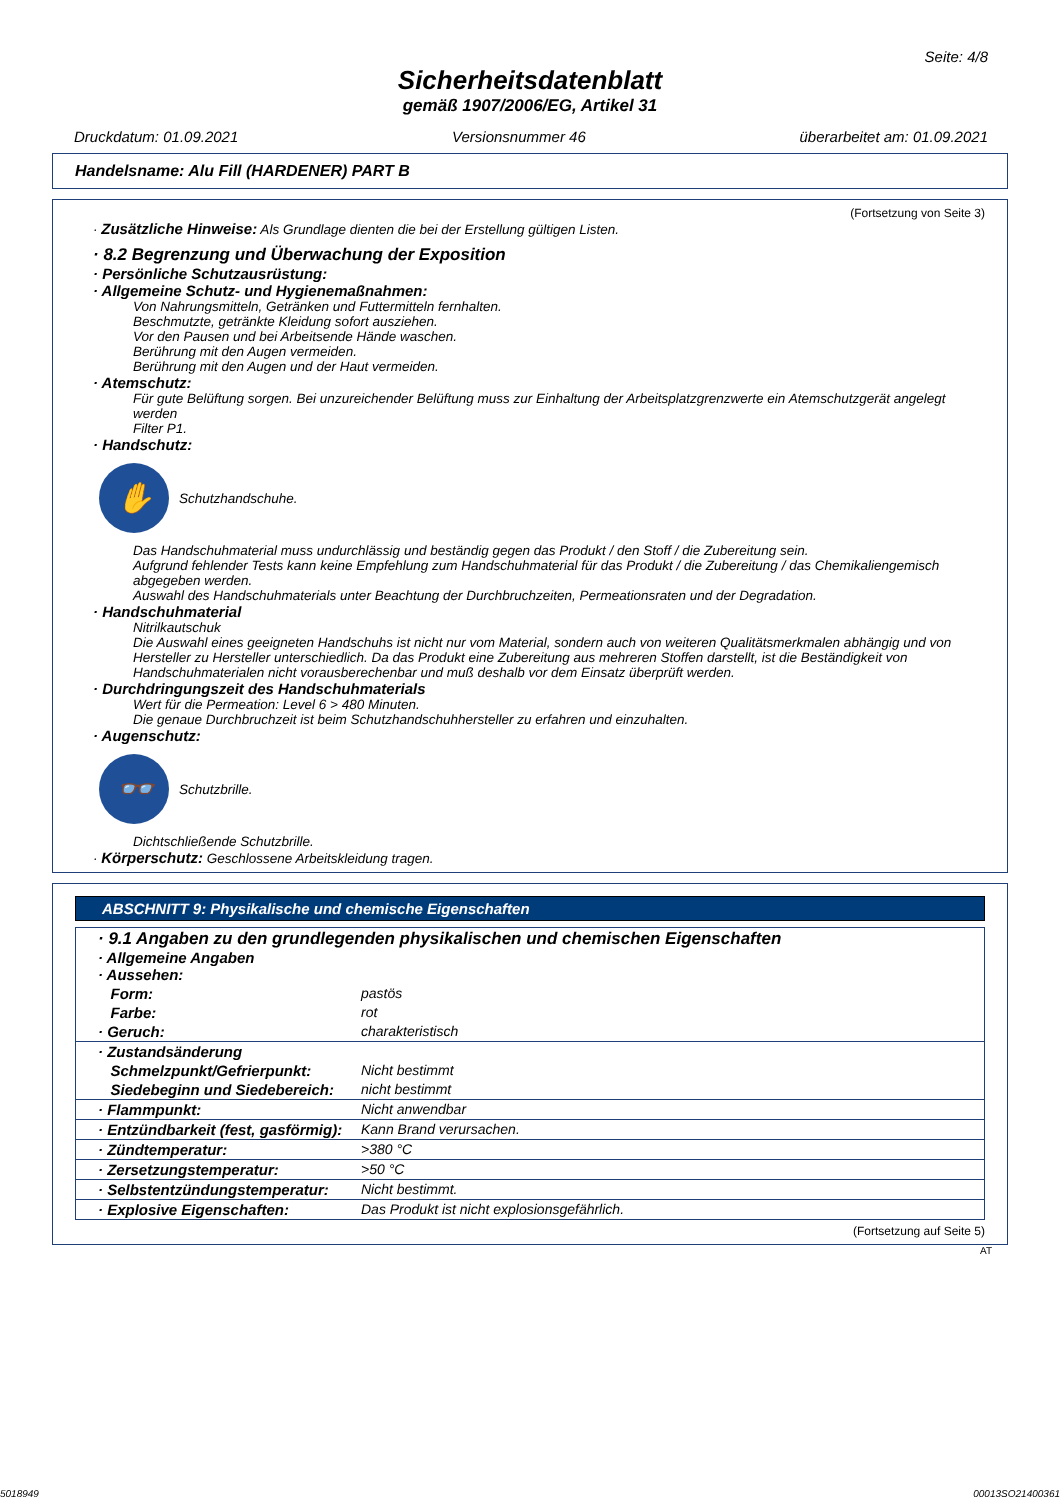Seite: 4/8
Sicherheitsdatenblatt
gemäß 1907/2006/EG, Artikel 31
Druckdatum: 01.09.2021 Versionsnummer 46 überarbeitet am: 01.09.2021
Handelsname: Alu Fill (HARDENER) PART B
(Fortsetzung von Seite 3)
· Zusätzliche Hinweise: Als Grundlage dienten die bei der Erstellung gültigen Listen.
· 8.2 Begrenzung und Überwachung der Exposition
· Persönliche Schutzausrüstung:
· Allgemeine Schutz- und Hygienemaßnahmen:
Von Nahrungsmitteln, Getränken und Futtermitteln fernhalten.
Beschmutzte, getränkte Kleidung sofort ausziehen.
Vor den Pausen und bei Arbeitsende Hände waschen.
Berührung mit den Augen vermeiden.
Berührung mit den Augen und der Haut vermeiden.
· Atemschutz:
Für gute Belüftung sorgen. Bei unzureichender Belüftung muss zur Einhaltung der Arbeitsplatzgrenzwerte ein Atemschutzgerät angelegt werden
Filter P1.
· Handschutz:
✋
Schutzhandschuhe.
Das Handschuhmaterial muss undurchlässig und beständig gegen das Produkt / den Stoff / die Zubereitung sein.
Aufgrund fehlender Tests kann keine Empfehlung zum Handschuhmaterial für das Produkt / die Zubereitung / das Chemikaliengemisch abgegeben werden.
Auswahl des Handschuhmaterials unter Beachtung der Durchbruchzeiten, Permeationsraten und der Degradation.
· Handschuhmaterial
Nitrilkautschuk
Die Auswahl eines geeigneten Handschuhs ist nicht nur vom Material, sondern auch von weiteren Qualitätsmerkmalen abhängig und von Hersteller zu Hersteller unterschiedlich. Da das Produkt eine Zubereitung aus mehreren Stoffen darstellt, ist die Beständigkeit von Handschuhmaterialen nicht vorausberechenbar und muß deshalb vor dem Einsatz überprüft werden.
· Durchdringungszeit des Handschuhmaterials
Wert für die Permeation: Level 6 > 480 Minuten.
Die genaue Durchbruchzeit ist beim Schutzhandschuhhersteller zu erfahren und einzuhalten.
· Augenschutz:
👓
Schutzbrille.
Dichtschließende Schutzbrille.
· Körperschutz: Geschlossene Arbeitskleidung tragen.
ABSCHNITT 9: Physikalische und chemische Eigenschaften
| · 9.1 Angaben zu den grundlegenden physikalischen und chemischen Eigenschaften · Allgemeine Angaben · Aussehen: | |
| Form: | pastös |
| Farbe: | rot |
| · Geruch: | charakteristisch |
| · Zustandsänderung | |
| Schmelzpunkt/Gefrierpunkt: | Nicht bestimmt |
| Siedebeginn und Siedebereich: | nicht bestimmt |
| · Flammpunkt: | Nicht anwendbar |
| · Entzündbarkeit (fest, gasförmig): | Kann Brand verursachen. |
| · Zündtemperatur: | >380 °C |
| · Zersetzungstemperatur: | >50 °C |
| · Selbstentzündungstemperatur: | Nicht bestimmt. |
| · Explosive Eigenschaften: | Das Produkt ist nicht explosionsgefährlich. |
(Fortsetzung auf Seite 5)
AT
5018949 00013SO21400361